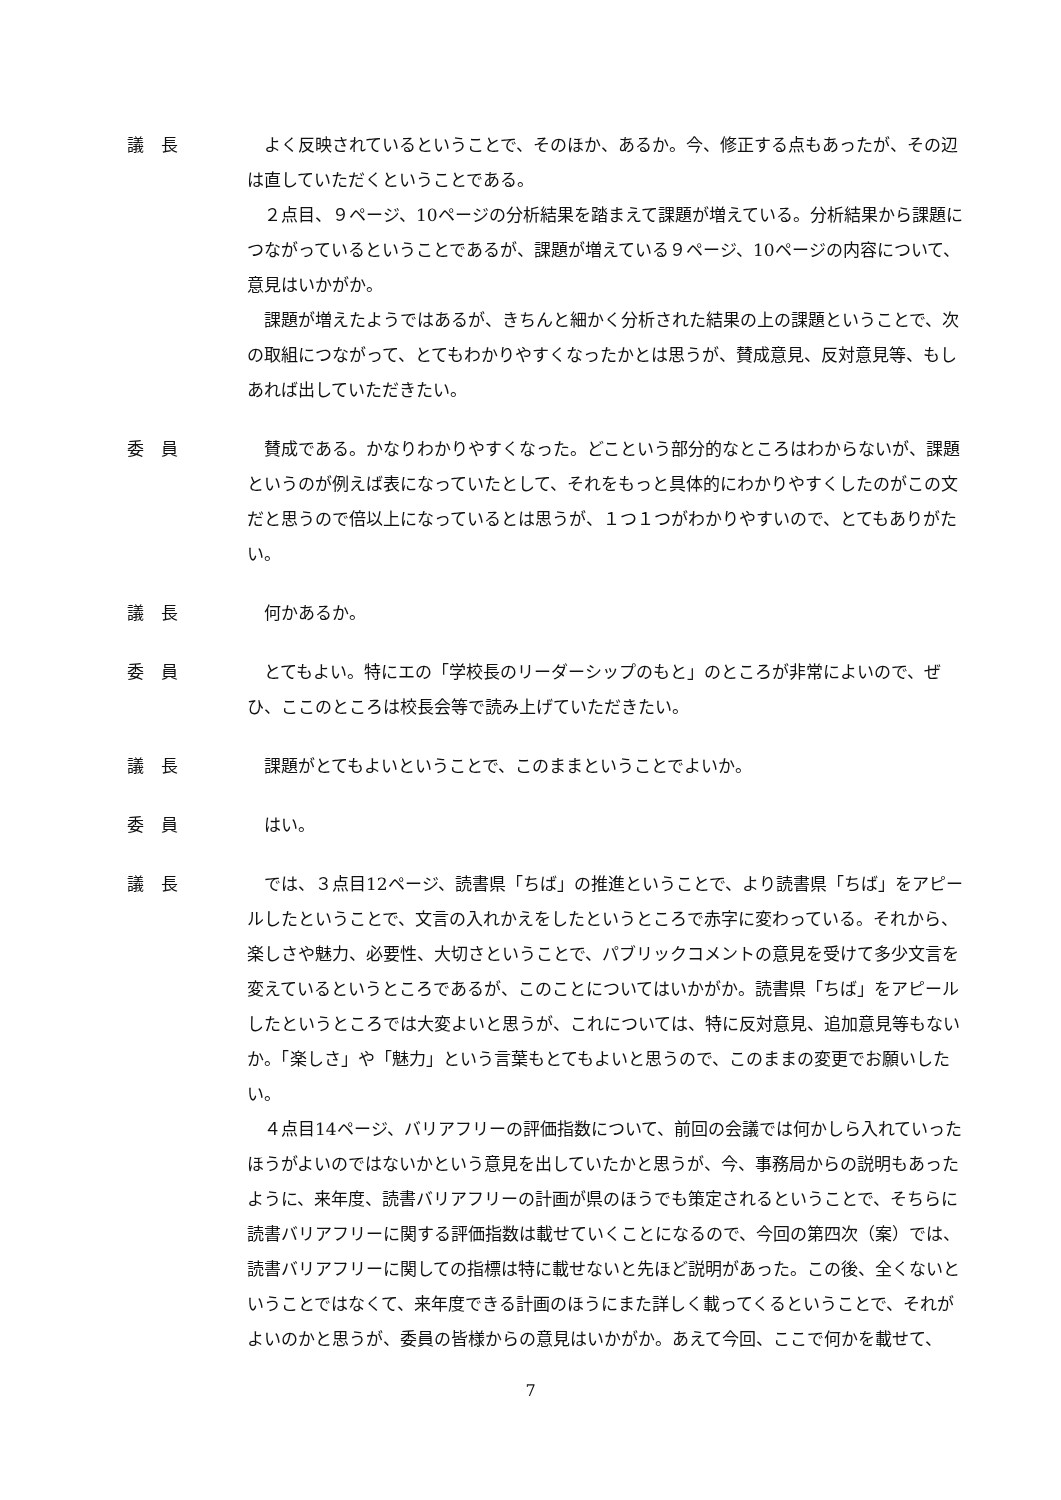議　長 よく反映されているということで、そのほか、あるか。今、修正する点もあったが、その辺は直していただくということである。
２点目、９ページ、10ページの分析結果を踏まえて課題が増えている。分析結果から課題につながっているということであるが、課題が増えている９ページ、10ページの内容について、意見はいかがか。
課題が増えたようではあるが、きちんと細かく分析された結果の上の課題ということで、次の取組につながって、とてもわかりやすくなったかとは思うが、賛成意見、反対意見等、もしあれば出していただきたい。
委　員 賛成である。かなりわかりやすくなった。どこという部分的なところはわからないが、課題というのが例えば表になっていたとして、それをもっと具体的にわかりやすくしたのがこの文だと思うので倍以上になっているとは思うが、１つ１つがわかりやすいので、とてもありがたい。
議　長 何かあるか。
委　員 とてもよい。特にエの「学校長のリーダーシップのもと」のところが非常によいので、ぜひ、ここのところは校長会等で読み上げていただきたい。
議　長 課題がとてもよいということで、このままということでよいか。
委　員 はい。
議　長 では、３点目12ページ、読書県「ちば」の推進ということで、より読書県「ちば」をアピールしたということで、文言の入れかえをしたというところで赤字に変わっている。それから、楽しさや魅力、必要性、大切さということで、パブリックコメントの意見を受けて多少文言を変えているというところであるが、このことについてはいかがか。読書県「ちば」をアピールしたというところでは大変よいと思うが、これについては、特に反対意見、追加意見等もないか。「楽しさ」や「魅力」という言葉もとてもよいと思うので、このままの変更でお願いしたい。
４点目14ページ、バリアフリーの評価指数について、前回の会議では何かしら入れていったほうがよいのではないかという意見を出していたかと思うが、今、事務局からの説明もあったように、来年度、読書バリアフリーの計画が県のほうでも策定されるということで、そちらに読書バリアフリーに関する評価指数は載せていくことになるので、今回の第四次（案）では、読書バリアフリーに関しての指標は特に載せないと先ほど説明があった。この後、全くないということではなくて、来年度できる計画のほうにまた詳しく載ってくるということで、それがよいのかと思うが、委員の皆様からの意見はいかがか。あえて今回、ここで何かを載せて、
7